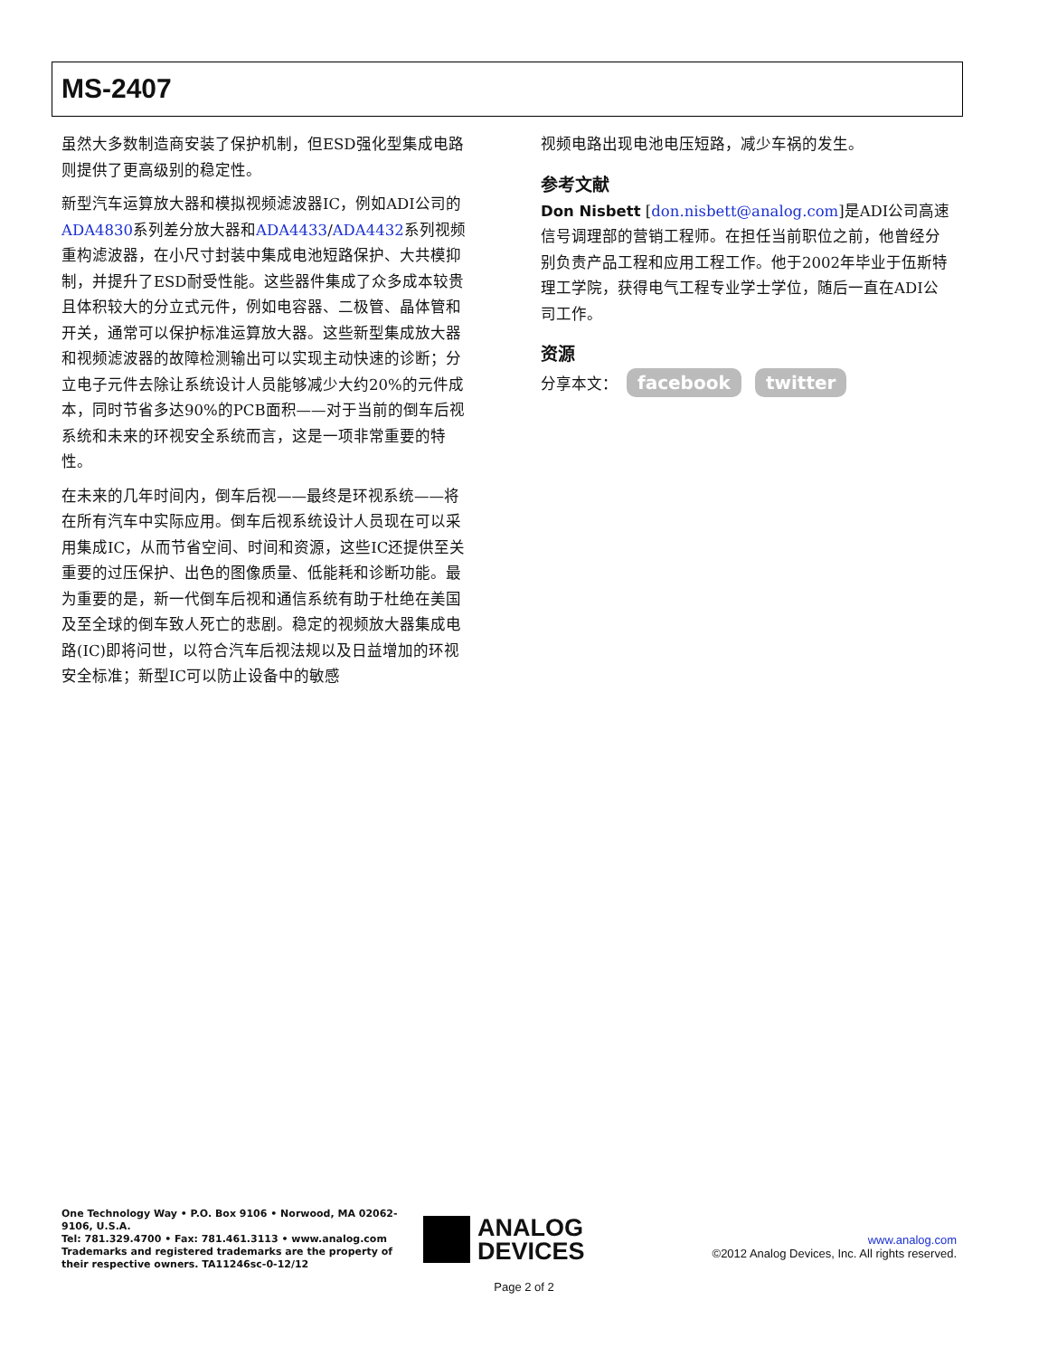MS-2407
虽然大多数制造商安装了保护机制，但ESD强化型集成电路则提供了更高级别的稳定性。
新型汽车运算放大器和模拟视频滤波器IC，例如ADI公司的ADA4830系列差分放大器和ADA4433/ADA4432系列视频重构滤波器，在小尺寸封装中集成电池短路保护、大共模抑制，并提升了ESD耐受性能。这些器件集成了众多成本较贵且体积较大的分立式元件，例如电容器、二极管、晶体管和开关，通常可以保护标准运算放大器。这些新型集成放大器和视频滤波器的故障检测输出可以实现主动快速的诊断；分立电子元件去除让系统设计人员能够减少大约20%的元件成本，同时节省多达90%的PCB面积——对于当前的倒车后视系统和未来的环视安全系统而言，这是一项非常重要的特性。
在未来的几年时间内，倒车后视——最终是环视系统——将在所有汽车中实际应用。倒车后视系统设计人员现在可以采用集成IC，从而节省空间、时间和资源，这些IC还提供至关重要的过压保护、出色的图像质量、低能耗和诊断功能。最为重要的是，新一代倒车后视和通信系统有助于杜绝在美国及至全球的倒车致人死亡的悲剧。稳定的视频放大器集成电路(IC)即将问世，以符合汽车后视法规以及日益增加的环视安全标准；新型IC可以防止设备中的敏感
视频电路出现电池电压短路，减少车祸的发生。
参考文献
Don Nisbett [don.nisbett@analog.com]是ADI公司高速信号调理部的营销工程师。在担任当前职位之前，他曾经分别负责产品工程和应用工程工作。他于2002年毕业于伍斯特理工学院，获得电气工程专业学士学位，随后一直在ADI公司工作。
资源
分享本文： facebook twitter
One Technology Way • P.O. Box 9106 • Norwood, MA 02062-9106, U.S.A.
Tel: 781.329.4700 • Fax: 781.461.3113 • www.analog.com
Trademarks and registered trademarks are the property of
their respective owners. TA11246sc-0-12/12
ANALOG
DEVICES
www.analog.com
©2012 Analog Devices, Inc. All rights reserved.
Page 2 of 2